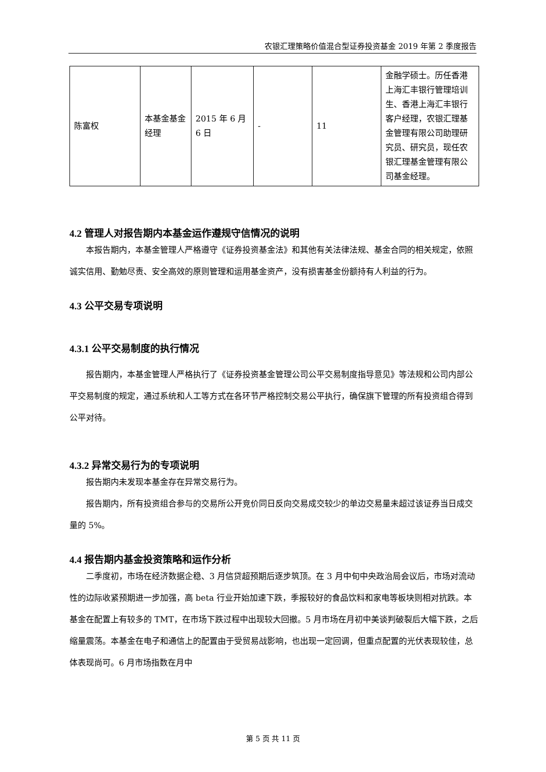农银汇理策略价值混合型证券投资基金 2019 年第 2 季度报告
| 陈富权 | 本基金基金经理 | 2015 年 6 月 6 日 | - | 11 | 金融学硕士。历任香港上海汇丰银行管理培训生、香港上海汇丰银行客户经理，农银汇理基金管理有限公司助理研究员、研究员，现任农银汇理基金管理有限公司基金经理。 |
4.2 管理人对报告期内本基金运作遵规守信情况的说明
本报告期内，本基金管理人严格遵守《证券投资基金法》和其他有关法律法规、基金合同的相关规定，依照诚实信用、勤勉尽责、安全高效的原则管理和运用基金资产，没有损害基金份额持有人利益的行为。
4.3 公平交易专项说明
4.3.1 公平交易制度的执行情况
报告期内，本基金管理人严格执行了《证券投资基金管理公司公平交易制度指导意见》等法规和公司内部公平交易制度的规定，通过系统和人工等方式在各环节严格控制交易公平执行，确保旗下管理的所有投资组合得到公平对待。
4.3.2 异常交易行为的专项说明
报告期内未发现本基金存在异常交易行为。
报告期内，所有投资组合参与的交易所公开竞价同日反向交易成交较少的单边交易量未超过该证券当日成交量的 5%。
4.4 报告期内基金投资策略和运作分析
二季度初，市场在经济数据企稳、3 月信贷超预期后逐步筑顶。在 3 月中旬中央政治局会议后，市场对流动性的边际收紧预期进一步加强，高 beta 行业开始加速下跌，季报较好的食品饮料和家电等板块则相对抗跌。本基金在配置上有较多的 TMT，在市场下跌过程中出现较大回撤。5 月市场在月初中美谈判破裂后大幅下跌，之后缩量震荡。本基金在电子和通信上的配置由于受贸易战影响，也出现一定回调，但重点配置的光伏表现较佳，总体表现尚可。6 月市场指数在月中
第 5 页 共 11 页